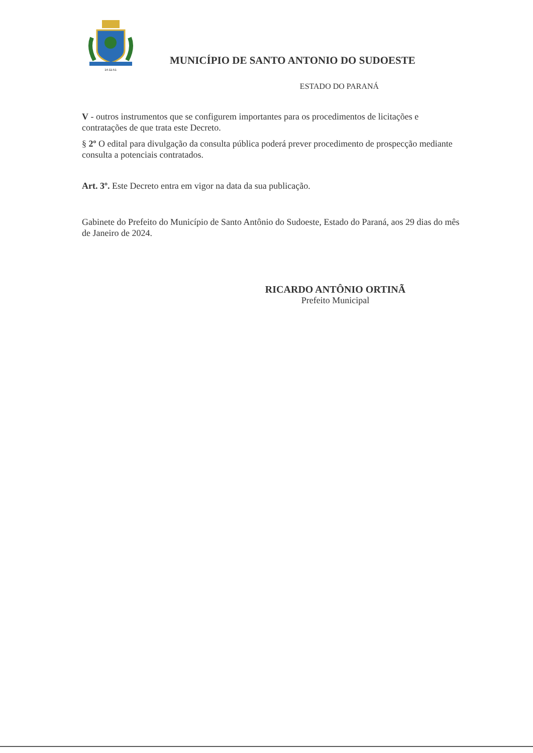14-11-51
MUNICÍPIO DE SANTO ANTONIO DO SUDOESTE
ESTADO DO PARANÁ
V - outros instrumentos que se configurem importantes para os procedimentos de licitações e contratações de que trata este Decreto.
§ 2º O edital para divulgação da consulta pública poderá prever procedimento de prospecção mediante consulta a potenciais contratados.
Art. 3º. Este Decreto entra em vigor na data da sua publicação.
Gabinete do Prefeito do Município de Santo Antônio do Sudoeste, Estado do Paraná, aos 29 dias do mês de Janeiro de 2024.
RICARDO ANTÔNIO ORTINÃ
Prefeito Municipal